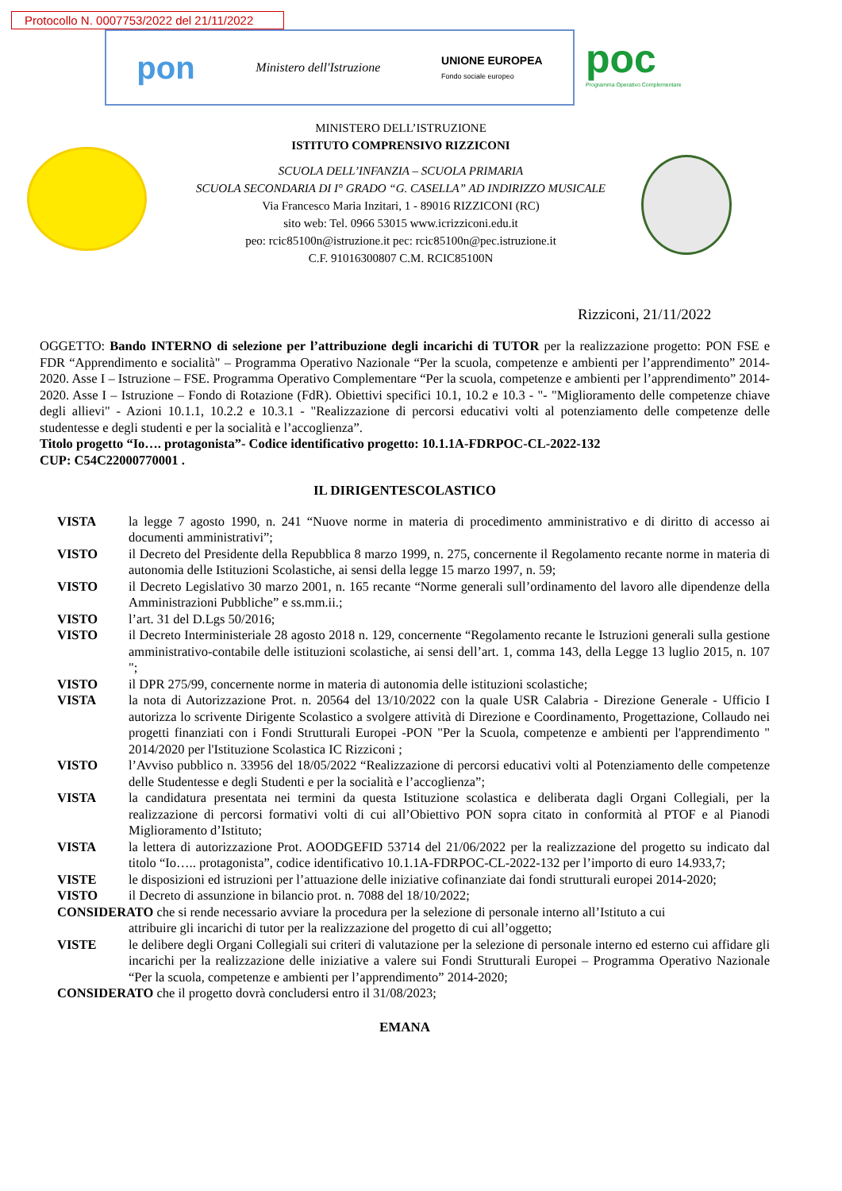Protocollo N. 0007753/2022 del 21/11/2022
pon Ministero dell'Istruzione UNIONE EUROPEA
Fondo sociale europeo
poc
Programma Operativo Complementare
MINISTERO DELL’ISTRUZIONE
ISTITUTO COMPRENSIVO RIZZICONI
SCUOLA DELL’INFANZIA – SCUOLA PRIMARIA
SCUOLA SECONDARIA DI I° GRADO “G. CASELLA” AD INDIRIZZO MUSICALE
Via Francesco Maria Inzitari, 1 - 89016 RIZZICONI (RC)
sito web: Tel. 0966 53015 www.icrizziconi.edu.it
peo: rcic85100n@istruzione.it pec: rcic85100n@pec.istruzione.it
C.F. 91016300807 C.M. RCIC85100N
Rizziconi, 21/11/2022
OGGETTO: Bando INTERNO di selezione per l’attribuzione degli incarichi di TUTOR per la realizzazione progetto: PON FSE e FDR “Apprendimento e socialità" – Programma Operativo Nazionale “Per la scuola, competenze e ambienti per l’apprendimento” 2014-2020. Asse I – Istruzione – FSE. Programma Operativo Complementare “Per la scuola, competenze e ambienti per l’apprendimento” 2014-2020. Asse I – Istruzione – Fondo di Rotazione (FdR). Obiettivi specifici 10.1, 10.2 e 10.3 - "- "Miglioramento delle competenze chiave degli allievi" - Azioni 10.1.1, 10.2.2 e 10.3.1 - "Realizzazione di percorsi educativi volti al potenziamento delle competenze delle studentesse e degli studenti e per la socialità e l’accoglienza”.
Titolo progetto “Io…. protagonista”- Codice identificativo progetto: 10.1.1A-FDRPOC-CL-2022-132
CUP: C54C22000770001 .
IL DIRIGENTESCOLASTICO
VISTA la legge 7 agosto 1990, n. 241 “Nuove norme in materia di procedimento amministrativo e di diritto di accesso ai documenti amministrativi”;
VISTO il Decreto del Presidente della Repubblica 8 marzo 1999, n. 275, concernente il Regolamento recante norme in materia di autonomia delle Istituzioni Scolastiche, ai sensi della legge 15 marzo 1997, n. 59;
VISTO il Decreto Legislativo 30 marzo 2001, n. 165 recante “Norme generali sull’ordinamento del lavoro alle dipendenze della Amministrazioni Pubbliche” e ss.mm.ii.;
VISTO l’art. 31 del D.Lgs 50/2016;
VISTO il Decreto Interministeriale 28 agosto 2018 n. 129, concernente “Regolamento recante le Istruzioni generali sulla gestione amministrativo-contabile delle istituzioni scolastiche, ai sensi dell’art. 1, comma 143, della Legge 13 luglio 2015, n. 107 ";
VISTO il DPR 275/99, concernente norme in materia di autonomia delle istituzioni scolastiche;
VISTA la nota di Autorizzazione Prot. n. 20564 del 13/10/2022 con la quale USR Calabria - Direzione Generale - Ufficio I autorizza lo scrivente Dirigente Scolastico a svolgere attività di Direzione e Coordinamento, Progettazione, Collaudo nei progetti finanziati con i Fondi Strutturali Europei -PON "Per la Scuola, competenze e ambienti per l'apprendimento " 2014/2020 per l'Istituzione Scolastica IC Rizziconi ;
VISTO l’Avviso pubblico n. 33956 del 18/05/2022 “Realizzazione di percorsi educativi volti al Potenziamento delle competenze delle Studentesse e degli Studenti e per la socialità e l’accoglienza”;
VISTA la candidatura presentata nei termini da questa Istituzione scolastica e deliberata dagli Organi Collegiali, per la realizzazione di percorsi formativi volti di cui all’Obiettivo PON sopra citato in conformità al PTOF e al Pianodi Miglioramento d’Istituto;
VISTA la lettera di autorizzazione Prot. AOODGEFID 53714 del 21/06/2022 per la realizzazione del progetto su indicato dal titolo “Io….. protagonista”, codice identificativo 10.1.1A-FDRPOC-CL-2022-132 per l’importo di euro 14.933,7;
VISTE le disposizioni ed istruzioni per l’attuazione delle iniziative cofinanziate dai fondi strutturali europei 2014-2020;
VISTO il Decreto di assunzione in bilancio prot. n. 7088 del 18/10/2022;
CONSIDERATO che si rende necessario avviare la procedura per la selezione di personale interno all’Istituto a cui
attribuire gli incarichi di tutor per la realizzazione del progetto di cui all’oggetto;
VISTE le delibere degli Organi Collegiali sui criteri di valutazione per la selezione di personale interno ed esterno cui affidare gli incarichi per la realizzazione delle iniziative a valere sui Fondi Strutturali Europei – Programma Operativo Nazionale “Per la scuola, competenze e ambienti per l’apprendimento” 2014-2020;
CONSIDERATO che il progetto dovrà concludersi entro il 31/08/2023;
EMANA